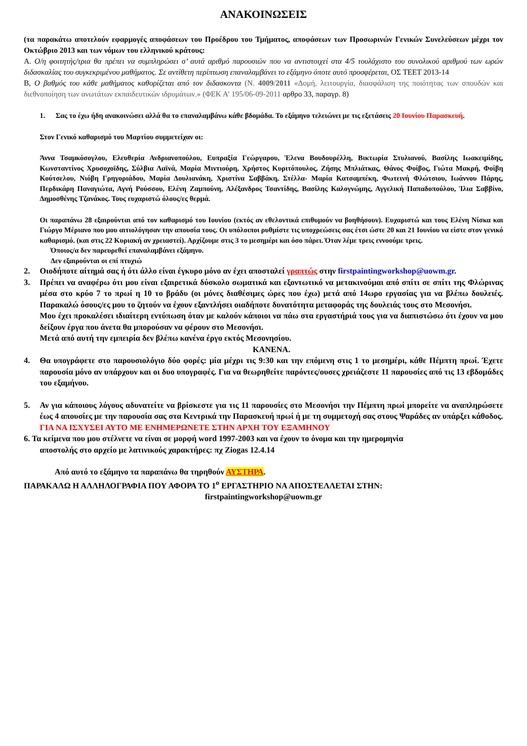ΑΝΑΚΟΙΝΩΣΕΙΣ
(τα παρακάτω αποτελούν εφαρμογές αποφάσεων του Προέδρου του Τμήματος, αποφάσεων των Προσωρινών Γενικών Συνελεύσεων μέχρι τον Οκτώβριο 2013 και των νόμων του ελληνικού κράτους:
Α. Ο/η φοιτητής/τρια θα πρέπει να συμπληρώσει σ’ αυτά αριθμό παρουσιών που να αντιστοιχεί στα 4/5 τουλάχιστο του συνολικού αριθμού των ωρών διδασκαλίας του συγκεκριμένου μαθήματος. Σε αντίθετη περίπτωση επαναλαμβάνει το εξάμηνο όποτε αυτό προσφέρεται, ΟΣ ΤΕΕΤ 2013-14
Β, Ο βαθμός του κάθε μαθήματος καθορίζεται από τον διδασκοντα (Ν. 4009/2011 «Δομή, λειτουργία, διασφάλιση της ποιότητας των σπουδών και διεθνοποίηση των ανωτάτων εκπαιδευτικών ιδρυμάτων.» (ΦΕΚ Α' 195/06-09-2011 αρθρο 33, παραγρ. 8)
1. Σας το έχω ήδη ανακοινώσει αλλά θα το επαναλαμβάνω κάθε βδομάδα. Το εξάμηνο τελειώνει με τις εξετάσεις 20 Ιουνίου Παρασκευή.
Στον Γενικό καθαρισμό του Μαρτίου συμμετείχαν οι:
Άννα Τσαμκόσογλου, Ελευθερία Ανδριανοπούλου, Ευπραξία Γεώργαρου, Έλενα Βουδουρέλλη, Βικτωρία Στυλιανού, Βασίλης Ιωακειμίδης, Κωνσταντίνος Χρυσοχοϊδης, Σύλβια Λαϊνά, Μαρία Μιντιούρη, Χρήστος Κυριτόπουλος, Ζήσης Μπλιάτκας, Θάνος Φοίβος, Γιώτα Μακρή, Φοίβη Κούτσελου, Νιόβη Γρηγοριάδου, Μαρία Δουλιανάκη, Χριστίνα Σαββάκη, Στέλλα- Μαρία Κατσαμπέκη, Φωτεινή Φλώτσιου, Ιωάννου Πάρης, Περδικάρη Παναγιώτα, Αγνή Ρούσσου, Ελένη Ζαμπούνη, Αλέξανδρος Τσαντίδης, Βασίλης Καλογνώμης, Αγγελική Παπαδοπούλου, Ίλια Σαββίνο, Δημοσθένης Τζανάκος. Τους ευχαριστώ όλους/ες θερμά.
Οι παραπάνω 28 εξαιρούνται από τον καθαρισμό του Ιουνίου (εκτός αν εθελοντικά επιθυμούν να βοηθήσουν). Ευχαριστώ και τους Ελένη Νίσκα και Γιώργο Μέριανο που μου αιτιολόγησαν την απουσία τους. Οι υπόλοιποι ρυθμίστε τις υποχρεώσεις σας έτσι ώστε 20 και 21 Ιουνίου να είστε στον γενικό καθαρισμό. (και στις 22 Κυριακή αν χρειαστεί). Αρχίζουμε στις 3 το μεσημέρι και όσο πάρει. Όταν λέμε τρεις εννοούμε τρεις.
Όποιος/α δεν παρευρεθεί επαναλαμβάνει εξάμηνο.
Δεν εξαιρούνται οι επί πτυχιώ
2. Οιοδήποτε αίτημά σας ή ότι άλλο είναι έγκυρο μόνο αν έχει αποσταλεί γραπτώς στην firstpaintingworkshop@uowm.gr.
3. Πρέπει να αναφέρω ότι μου είναι εξαιρετικά δύσκολο σωματικά και εξοντωτικό να μετακινούμαι από σπίτι σε σπίτι της Φλώρινας μέσα στο κρύο 7 το πρωί η 10 το βράδυ (οι μόνες διαθέσιμες ώρες που έχω) μετά από 14ωρο εργασίας για να βλέπω δουλειές. Παρακαλώ όσους/ες μου το ζητούν να έχουν εξαντλήσει οιαδήποτε δυνατότητα μεταφοράς της δουλειάς τους στο Μεσονήσι.
Μου έχει προκαλέσει ιδιαίτερη εντύπωση όταν με καλούν κάποιοι να πάω στα εργαστήριά τους για να διαπιστώσω ότι έχουν να μου δείξουν έργα που άνετα θα μπορούσαν να φέρουν στο Μεσονήσι.
Μετά από αυτή την εμπειρία δεν βλέπω κανένα έργο εκτός Μεσονησίου.
ΚΑΝΕΝΑ.
4. Θα υπογράφετε στο παρουσιολόγιο δύο φορές: μία μέχρι τις 9:30 και την επόμενη στις 1 το μεσημέρι, κάθε Πέμπτη πρωί. Έχετε παρουσία μόνο αν υπάρχουν και οι δυο υπογραφές. Για να θεωρηθείτε παρόντες/ουσες χρειάζεστε 11 παρουσίες από τις 13 εβδομάδες του εξαμήνου.
5. Αν για κάποιους λόγους αδυνατείτε να βρίσκεστε για τις 11 παρουσίες στο Μεσονήσι την Πέμπτη πρωί μπορείτε να αναπληρώσετε έως 4 απουσίες με την παρουσία σας στα Κεντρικά την Παρασκευή πρωί ή με τη συμμετοχή σας στους Ψαράδες αν υπάρξει κάθοδος.
ΓΙΑ ΝΑ ΙΣΧΥΣΕΙ ΑΥΤΟ ΜΕ ΕΝΗΜΕΡΩΝΕΤΕ ΣΤΗΝ ΑΡΧΗ ΤΟΥ ΕΞΑΜΗΝΟΥ
6. Τα κείμενα που μου στέλνετε να είναι σε μορφή word 1997-2003 και να έχουν το όνομα και την ημερομηνία
αποστολής στο αρχείο με λατινικούς χαρακτήρες: πχ Ziogas 12.4.14
Από αυτό το εξάμηνο τα παραπάνω θα τηρηθούν ΑΥΣΤΗΡΑ.
ΠΑΡΑΚΑΛΩ Η ΑΛΛΗΛΟΓΡΑΦΙΑ ΠΟΥ ΑΦΟΡΑ ΤΟ 1<sup>ο</sup> ΕΡΓΑΣΤΗΡΙΟ ΝΑ ΑΠΟΣΤΕΛΛΕΤΑΙ ΣΤΗΝ:
firstpaintingworkshop@uowm.gr